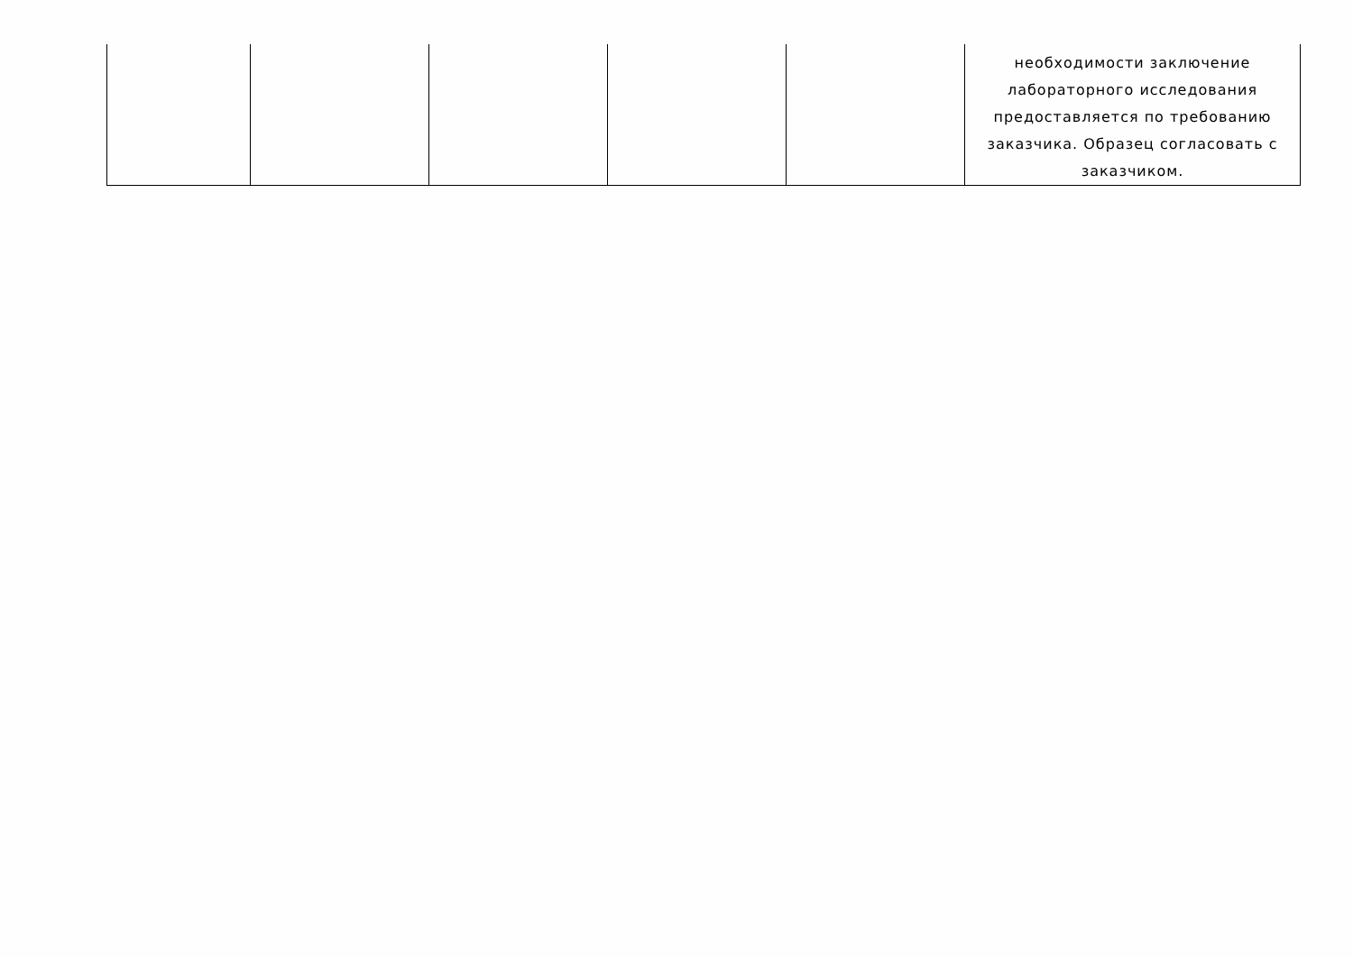| | | | | | необходимости заключение лабораторного исследования предоставляется по требованию заказчика. Образец согласовать с заказчиком. |